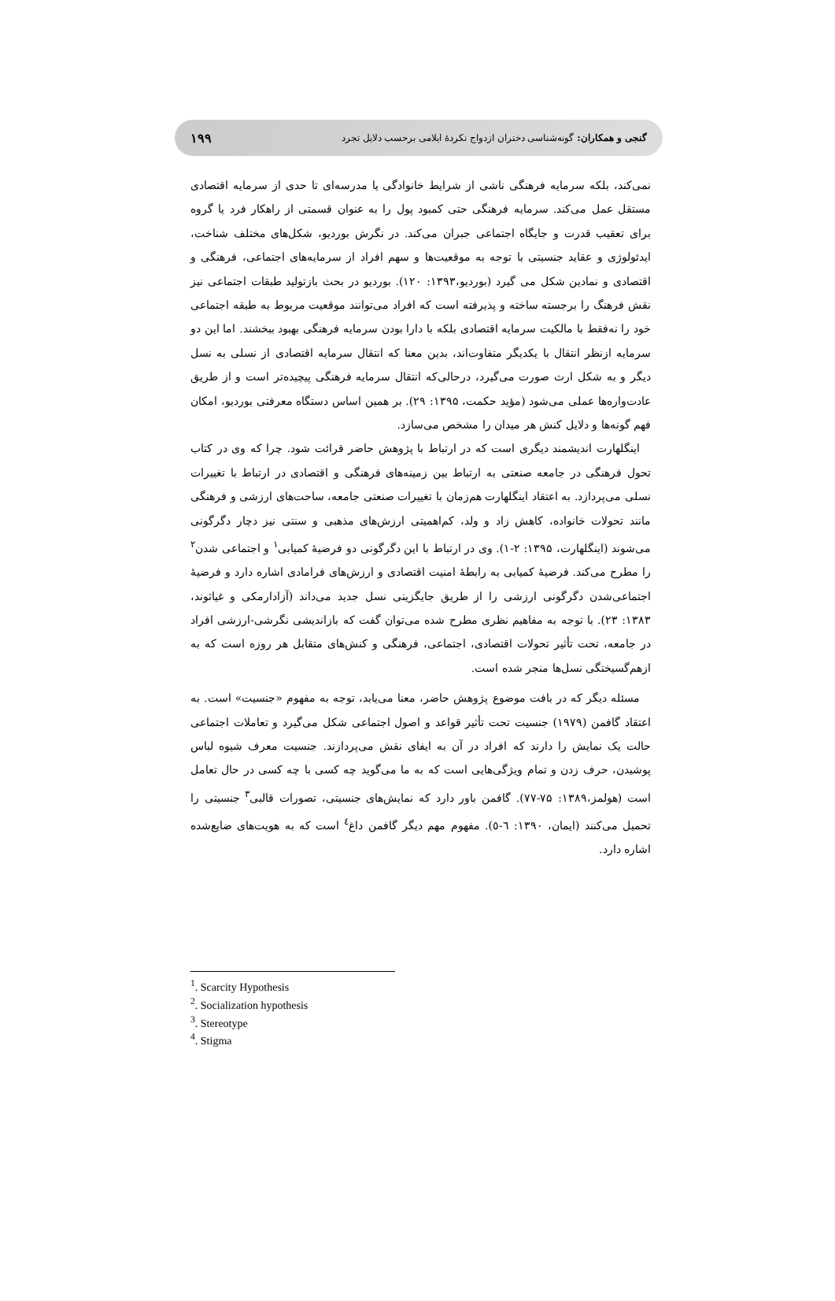۱۹۹ گنجی و همکاران: گونه‌شناسی دختران ازدواج نکردهٔ ایلامی برحسب دلایل تجرد
نمی‌کند، بلکه سرمایه فرهنگی ناشی از شرایط خانوادگی یا مدرسه‌ای تا حدی از سرمایه اقتصادی مستقل عمل می‌کند. سرمایه فرهنگی حتی کمبود پول را به عنوان قسمتی از راهکار فرد یا گروه برای تعقیب قدرت و جایگاه اجتماعی جبران می‌کند. در نگرش بوردیو، شکل‌های مختلف شناخت، ایدئولوژی و عقاید جنسیتی با توجه به موقعیت‌ها و سهم افراد از سرمایه‌های اجتماعی، فرهنگی و اقتصادی و نمادین شکل می گیرد (بوردیو،۱۳۹۳: ۱۲۰). بوردیو در بحث بازتولید طبقات اجتماعی نیز نقش فرهنگ را برجسته ساخته و پذیرفته است که افراد می‌توانند موقعیت مربوط به طبقه اجتماعی خود را نه‌فقط با مالکیت سرمایه اقتصادی بلکه با دارا بودن سرمایه فرهنگی بهبود ببخشند. اما این دو سرمایه ازنظر انتقال با یکدیگر متفاوت‌اند، بدین معنا که انتقال سرمایه اقتصادی از نسلی به نسل دیگر و به شکل ارث صورت می‌گیرد، درحالی‌که انتقال سرمایه فرهنگی پیچیده‌تر است و از طریق عادت‌واره‌ها عملی می‌شود (مؤید حکمت، ۱۳۹۵: ۲۹). بر همین اساس دستگاه معرفتی بوردیو، امکان فهم گونه‌ها و دلایل کنش هر میدان را مشخص می‌سازد.
اینگلهارت اندیشمند دیگری است که در ارتباط با پژوهش حاضر قرائت شود. چرا که وی در کتاب تحول فرهنگی در جامعه صنعتی به ارتباط بین زمینه‌های فرهنگی و اقتصادی در ارتباط با تغییرات نسلی می‌پردازد. به اعتقاد اینگلهارت هم‌زمان با تغییرات صنعتی جامعه، ساحت‌های ارزشی و فرهنگی مانند تحولات خانواده، کاهش زاد و ولد، کم‌اهمیتی ارزش‌های مذهبی و سنتی نیز دچار دگرگونی می‌شوند (اینگلهارت، ۱۳۹۵: ۲-۱). وی در ارتباط با این دگرگونی دو فرضیهٔ کمیابی<sup>۱</sup> و اجتماعی شدن<sup>۲</sup> را مطرح می‌کند. فرضیهٔ کمیابی به رابطهٔ امنیت اقتصادی و ارزش‌های فرامادی اشاره دارد و فرضیهٔ اجتماعی‌شدن دگرگونی ارزشی را از طریق جایگزینی نسل جدید می‌داند (آزادارمکی و غیاثوند، ۱۳۸۳: ۲۳). با توجه به مفاهیم نظری مطرح شده می‌توان گفت که بازاندیشی نگرشی-ارزشی افراد در جامعه، تحت تأثیر تحولات اقتصادی، اجتماعی، فرهنگی و کنش‌های متقابل هر روزه است که به ازهم‌گسیختگی نسل‌ها منجر شده است.
مسئله دیگر که در بافت موضوع پژوهش حاضر، معنا می‌یابد، توجه به مفهوم «جنسیت» است. به اعتقاد گافمن (۱۹۷۹) جنسیت تحت تأثیر قواعد و اصول اجتماعی شکل می‌گیرد و تعاملات اجتماعی حالت یک نمایش را دارند که افراد در آن به ایفای نقش می‌پردازند. جنسیت معرف شیوه لباس پوشیدن، حرف زدن و تمام ویژگی‌هایی است که به ما می‌گوید چه کسی با چه کسی در حال تعامل است (هولمز،۱۳۸۹: ۷۵-۷۷). گافمن باور دارد که نمایش‌های جنسیتی، تصورات قالبی<sup>۳</sup> جنسیتی را تحمیل می‌کنند (ایمان، ۱۳۹۰: ٦-٥). مفهوم مهم دیگر گافمن داغ<sup>٤</sup> است که به هویت‌های ضایع‌شده اشاره دارد.
<sup>1</sup>. Scarcity Hypothesis
<sup>2</sup>. Socialization hypothesis
<sup>3</sup>. Stereotype
<sup>4</sup>. Stigma